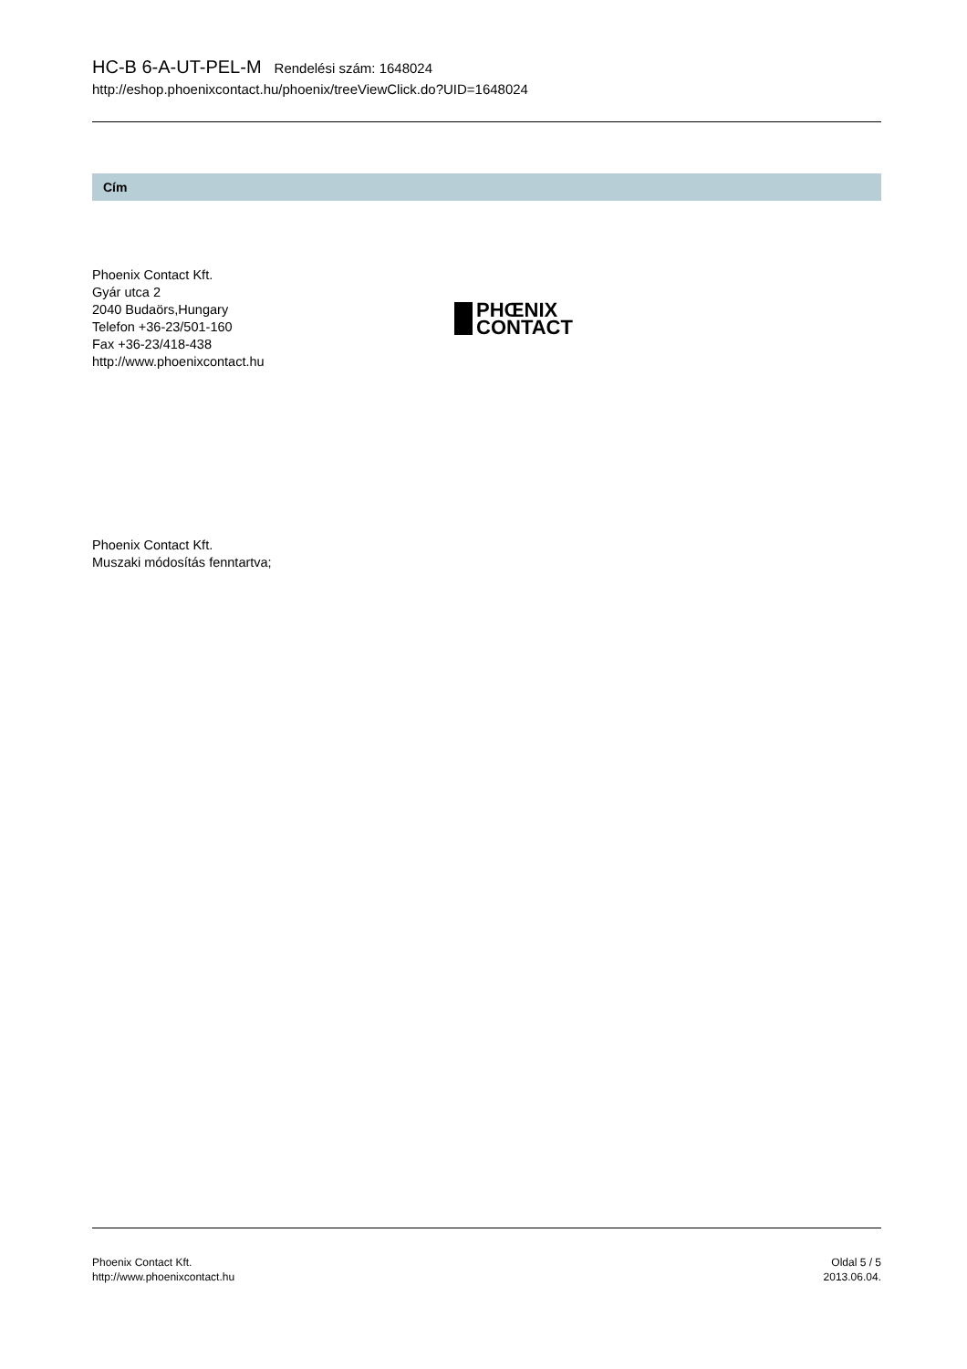HC-B 6-A-UT-PEL-M Rendelési szám: 1648024
http://eshop.phoenixcontact.hu/phoenix/treeViewClick.do?UID=1648024
Cím
Phoenix Contact Kft.
Gyár utca 2
2040 Budaörs,Hungary
Telefon +36-23/501-160
Fax +36-23/418-438
http://www.phoenixcontact.hu
PHŒNIX
CONTACT
Phoenix Contact Kft.
Muszaki módosítás fenntartva;
Phoenix Contact Kft.
http://www.phoenixcontact.hu
Oldal 5 / 5
2013.06.04.